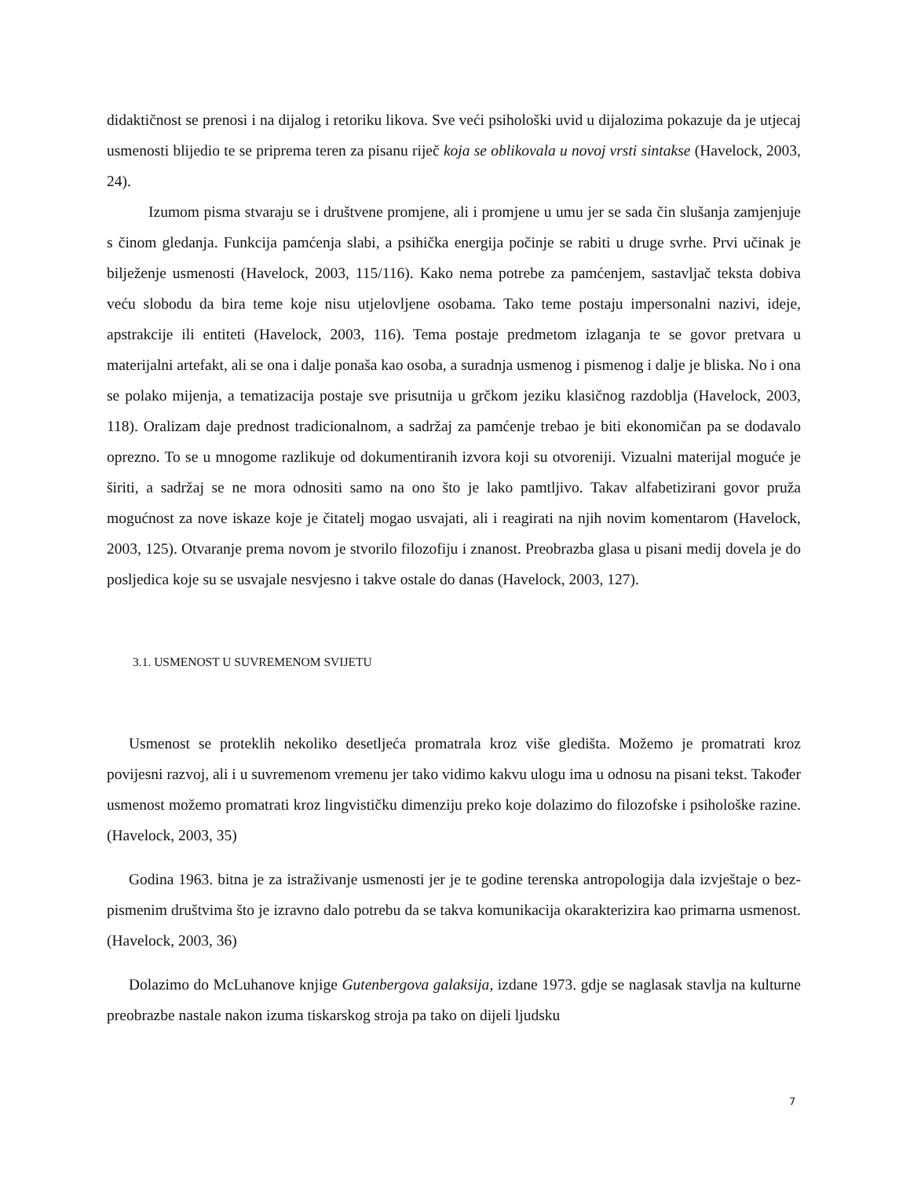didaktičnost se prenosi i na dijalog i retoriku likova. Sve veći psihološki uvid u dijalozima pokazuje da je utjecaj usmenosti blijedio te se priprema teren za pisanu riječ koja se oblikovala u novoj vrsti sintakse (Havelock, 2003, 24).
Izumom pisma stvaraju se i društvene promjene, ali i promjene u umu jer se sada čin slušanja zamjenjuje s činom gledanja. Funkcija pamćenja slabi, a psihička energija počinje se rabiti u druge svrhe. Prvi učinak je bilježenje usmenosti (Havelock, 2003, 115/116). Kako nema potrebe za pamćenjem, sastavljač teksta dobiva veću slobodu da bira teme koje nisu utjelovljene osobama. Tako teme postaju impersonalni nazivi, ideje, apstrakcije ili entiteti (Havelock, 2003, 116). Tema postaje predmetom izlaganja te se govor pretvara u materijalni artefakt, ali se ona i dalje ponaša kao osoba, a suradnja usmenog i pismenog i dalje je bliska. No i ona se polako mijenja, a tematizacija postaje sve prisutnija u grčkom jeziku klasičnog razdoblja (Havelock, 2003, 118). Oralizam daje prednost tradicionalnom, a sadržaj za pamćenje trebao je biti ekonomičan pa se dodavalo oprezno. To se u mnogome razlikuje od dokumentiranih izvora koji su otvoreniji. Vizualni materijal moguće je širiti, a sadržaj se ne mora odnositi samo na ono što je lako pamtljivo. Takav alfabetizirani govor pruža mogućnost za nove iskaze koje je čitatelj mogao usvajati, ali i reagirati na njih novim komentarom (Havelock, 2003, 125). Otvaranje prema novom je stvorilo filozofiju i znanost. Preobrazba glasa u pisani medij dovela je do posljedica koje su se usvajale nesvjesno i takve ostale do danas (Havelock, 2003, 127).
3.1. USMENOST U SUVREMENOM SVIJETU
Usmenost se proteklih nekoliko desetljeća promatrala kroz više gledišta. Možemo je promatrati kroz povijesni razvoj, ali i u suvremenom vremenu jer tako vidimo kakvu ulogu ima u odnosu na pisani tekst. Također usmenost možemo promatrati kroz lingvističku dimenziju preko koje dolazimo do filozofske i psihološke razine. (Havelock, 2003, 35)
Godina 1963. bitna je za istraživanje usmenosti jer je te godine terenska antropologija dala izvještaje o bez-pismenim društvima što je izravno dalo potrebu da se takva komunikacija okarakterizira kao primarna usmenost. (Havelock, 2003, 36)
Dolazimo do McLuhanove knjige Gutenbergova galaksija, izdane 1973. gdje se naglasak stavlja na kulturne preobrazbe nastale nakon izuma tiskarskog stroja pa tako on dijeli ljudsku
7